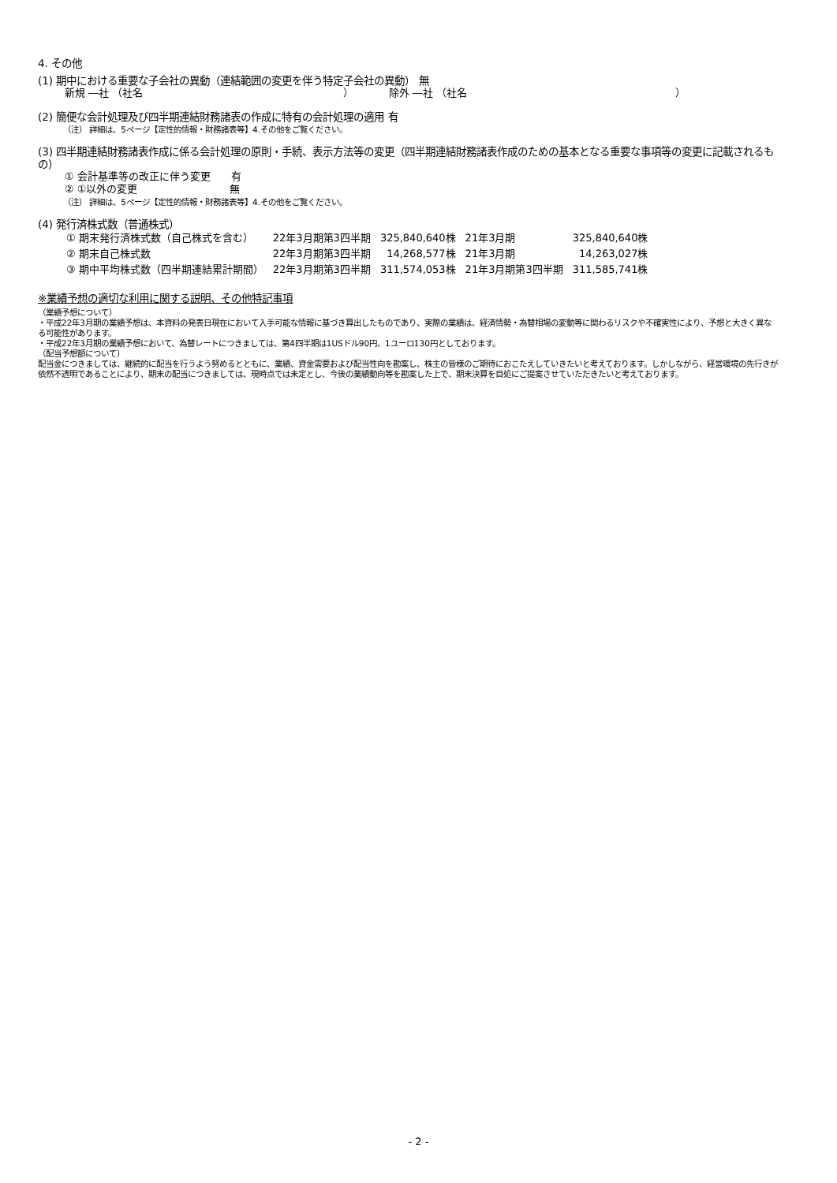4. その他
(1) 期中における重要な子会社の異動（連結範囲の変更を伴う特定子会社の異動） 無
新規 ―社 （社名 ） 除外 ―社 （社名 ）
(2) 簡便な会計処理及び四半期連結財務諸表の作成に特有の会計処理の適用 有
（注） 詳細は、5ページ【定性的情報・財務諸表等】4.その他をご覧ください。
(3) 四半期連結財務諸表作成に係る会計処理の原則・手続、表示方法等の変更（四半期連結財務諸表作成のための基本となる重要な事項等の変更に記載されるもの）
① 会計基準等の改正に伴う変更　　有
② ①以外の変更　　　　　　　　　無
（注） 詳細は、5ページ【定性的情報・財務諸表等】4.その他をご覧ください。
(4) 発行済株式数（普通株式）
| ① 期末発行済株式数（自己株式を含む） | 22年3月期第3四半期 | 325,840,640株 | 21年3月期 | 325,840,640株 |
| ② 期末自己株式数 | 22年3月期第3四半期 | 14,268,577株 | 21年3月期 | 14,263,027株 |
| ③ 期中平均株式数（四半期連結累計期間） | 22年3月期第3四半期 | 311,574,053株 | 21年3月期第3四半期 | 311,585,741株 |
※業績予想の適切な利用に関する説明、その他特記事項
（業績予想について）
・平成22年3月期の業績予想は、本資料の発表日現在において入手可能な情報に基づき算出したものであり、実際の業績は、経済情勢・為替相場の変動等に関わるリスクや不確実性により、予想と大きく異なる可能性があります。
・平成22年3月期の業績予想において、為替レートにつきましては、第4四半期は1USドル90円、1ユーロ130円としております。
（配当予想額について）
配当金につきましては、継続的に配当を行うよう努めるとともに、業績、資金需要および配当性向を勘案し、株主の皆様のご期待におこたえしていきたいと考えております。しかしながら、経営環境の先行きが依然不透明であることにより、期末の配当につきましては、現時点では未定とし、今後の業績動向等を勘案した上で、期末決算を目処にご提案させていただきたいと考えております。
- 2 -